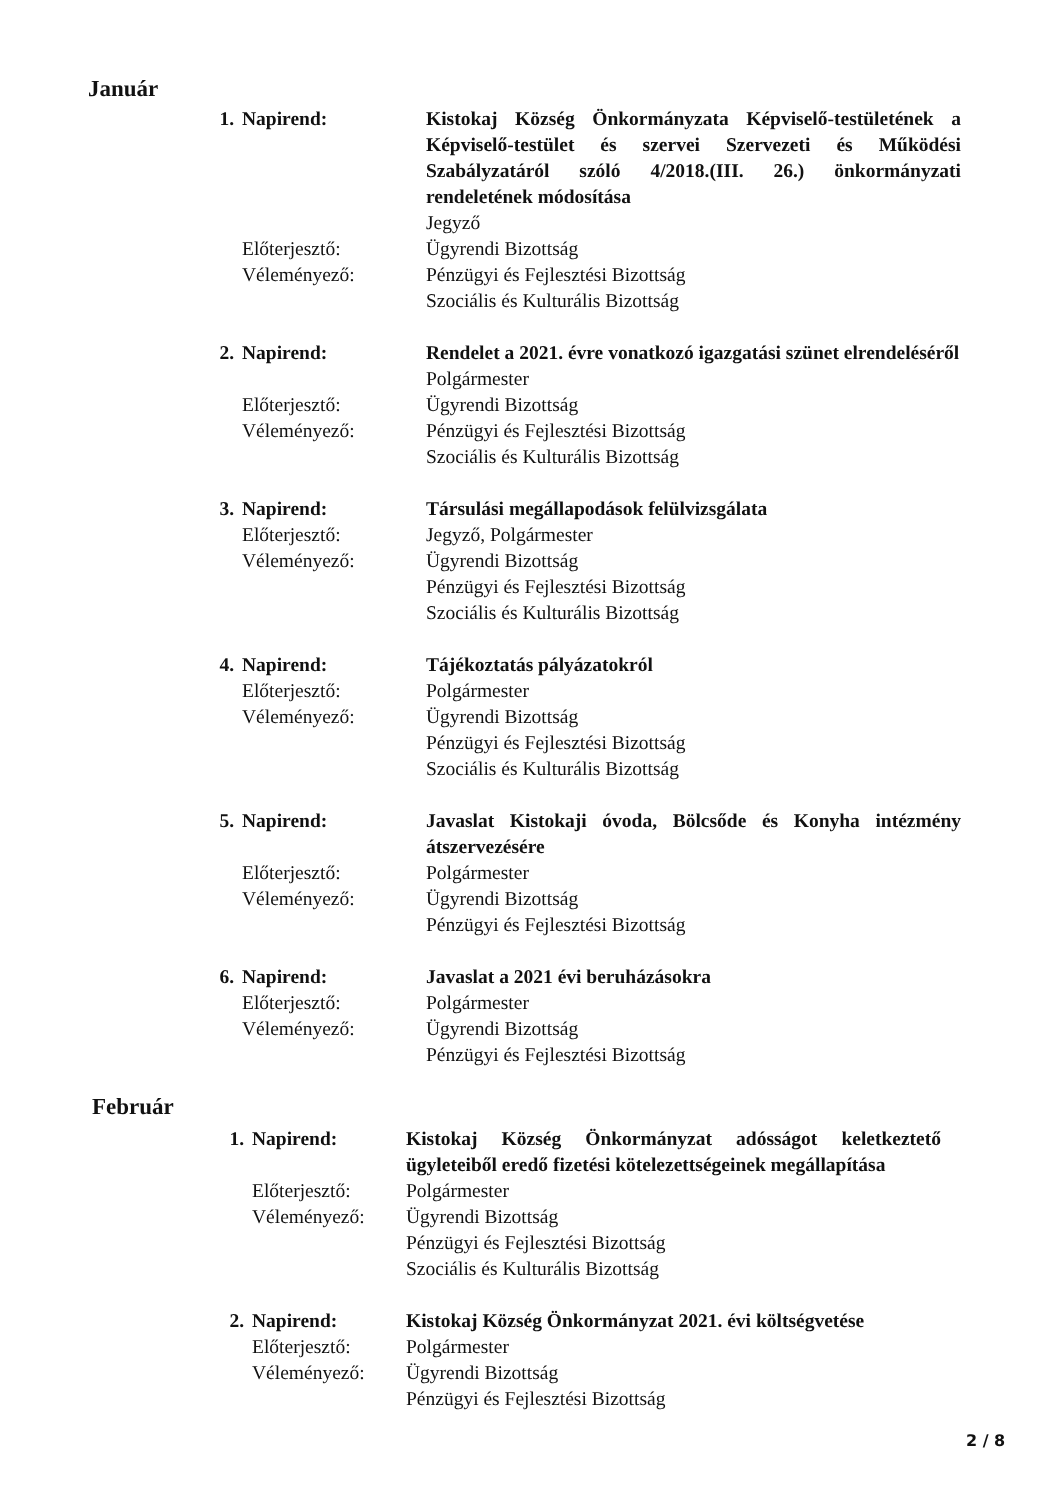Január
1. Napirend:
Előterjesztő:
Véleményező:
Kistokaj Község Önkormányzata Képviselő-testületének a Képviselő-testület és szervei Szervezeti és Működési Szabályzatáról szóló 4/2018.(III. 26.) önkormányzati rendeletének módosítása
Jegyző
Ügyrendi Bizottság
Pénzügyi és Fejlesztési Bizottság
Szociális és Kulturális Bizottság
2. Napirend:
Előterjesztő:
Véleményező:
Rendelet a 2021. évre vonatkozó igazgatási szünet elrendeléséről
Polgármester
Ügyrendi Bizottság
Pénzügyi és Fejlesztési Bizottság
Szociális és Kulturális Bizottság
3. Napirend:
Előterjesztő:
Véleményező:
Társulási megállapodások felülvizsgálata
Jegyző, Polgármester
Ügyrendi Bizottság
Pénzügyi és Fejlesztési Bizottság
Szociális és Kulturális Bizottság
4. Napirend:
Előterjesztő:
Véleményező:
Tájékoztatás pályázatokról
Polgármester
Ügyrendi Bizottság
Pénzügyi és Fejlesztési Bizottság
Szociális és Kulturális Bizottság
5. Napirend:
Előterjesztő:
Véleményező:
Javaslat Kistokaji óvoda, Bölcsőde és Konyha intézmény átszervezésére
Polgármester
Ügyrendi Bizottság
Pénzügyi és Fejlesztési Bizottság
6. Napirend:
Előterjesztő:
Véleményező:
Javaslat a 2021 évi beruházásokra
Polgármester
Ügyrendi Bizottság
Pénzügyi és Fejlesztési Bizottság
Február
1. Napirend:
Előterjesztő:
Véleményező:
Kistokaj Község Önkormányzat adósságot keletkeztető ügyleteiből eredő fizetési kötelezettségeinek megállapítása
Polgármester
Ügyrendi Bizottság
Pénzügyi és Fejlesztési Bizottság
Szociális és Kulturális Bizottság
2. Napirend:
Előterjesztő:
Véleményező:
Kistokaj Község Önkormányzat 2021. évi költségvetése
Polgármester
Ügyrendi Bizottság
Pénzügyi és Fejlesztési Bizottság
2 / 8